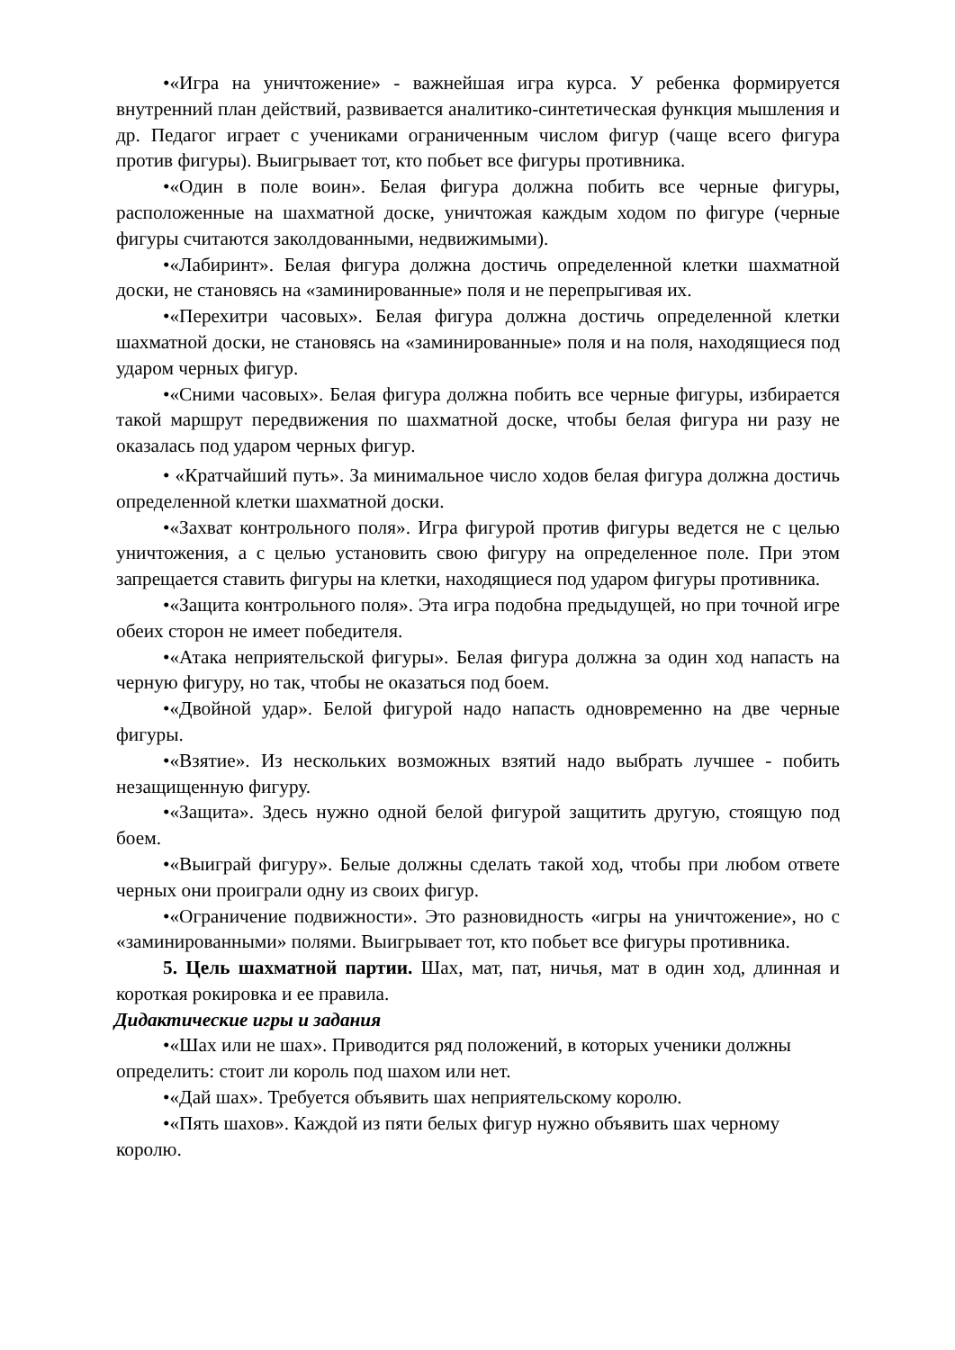•«Игра на уничтожение» - важнейшая игра курса. У ребенка формируется внутренний план действий, развивается аналитико-синтетическая функция мышления и др. Педагог играет с учениками ограниченным числом фигур (чаще всего фигура против фигуры). Выигрывает тот, кто побьет все фигуры противника.
•«Один в поле воин». Белая фигура должна побить все черные фигуры, расположенные на шахматной доске, уничтожая каждым ходом по фигуре (черные фигуры считаются заколдованными, недвижимыми).
•«Лабиринт». Белая фигура должна достичь определенной клетки шахматной доски, не становясь на «заминированные» поля и не перепрыгивая их.
•«Перехитри часовых». Белая фигура должна достичь определенной клетки шахматной доски, не становясь на «заминированные» поля и на поля, находящиеся под ударом черных фигур.
•«Сними часовых». Белая фигура должна побить все черные фигуры, избирается такой маршрут передвижения по шахматной доске, чтобы белая фигура ни разу не оказалась под ударом черных фигур.
• «Кратчайший путь». За минимальное число ходов белая фигура должна достичь определенной клетки шахматной доски.
•«Захват контрольного поля». Игра фигурой против фигуры ведется не с целью уничтожения, а с целью установить свою фигуру на определенное поле. При этом запрещается ставить фигуры на клетки, находящиеся под ударом фигуры противника.
•«Защита контрольного поля». Эта игра подобна предыдущей, но при точной игре обеих сторон не имеет победителя.
•«Атака неприятельской фигуры». Белая фигура должна за один ход напасть на черную фигуру, но так, чтобы не оказаться под боем.
•«Двойной удар». Белой фигурой надо напасть одновременно на две черные фигуры.
•«Взятие». Из нескольких возможных взятий надо выбрать лучшее - побить незащищенную фигуру.
•«Защита». Здесь нужно одной белой фигурой защитить другую, стоящую под боем.
•«Выиграй фигуру». Белые должны сделать такой ход, чтобы при любом ответе черных они проиграли одну из своих фигур.
•«Ограничение подвижности». Это разновидность «игры на уничтожение», но с «заминированными» полями. Выигрывает тот, кто побьет все фигуры противника.
5. Цель шахматной партии. Шах, мат, пат, ничья, мат в один ход, длинная и короткая рокировка и ее правила.
Дидактические игры и задания
•«Шах или не шах». Приводится ряд положений, в которых ученики должны определить: стоит ли король под шахом или нет.
•«Дай шах». Требуется объявить шах неприятельскому королю.
•«Пять шахов». Каждой из пяти белых фигур нужно объявить шах черному королю.